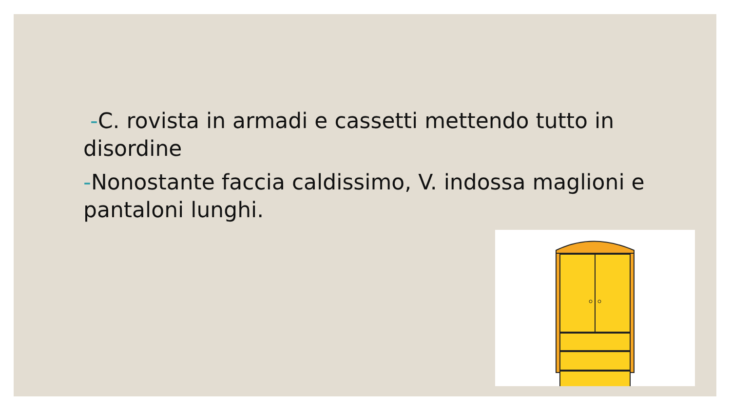-C. rovista in armadi e cassetti mettendo tutto in disordine
-Nonostante faccia caldissimo, V. indossa maglioni e pantaloni lunghi.